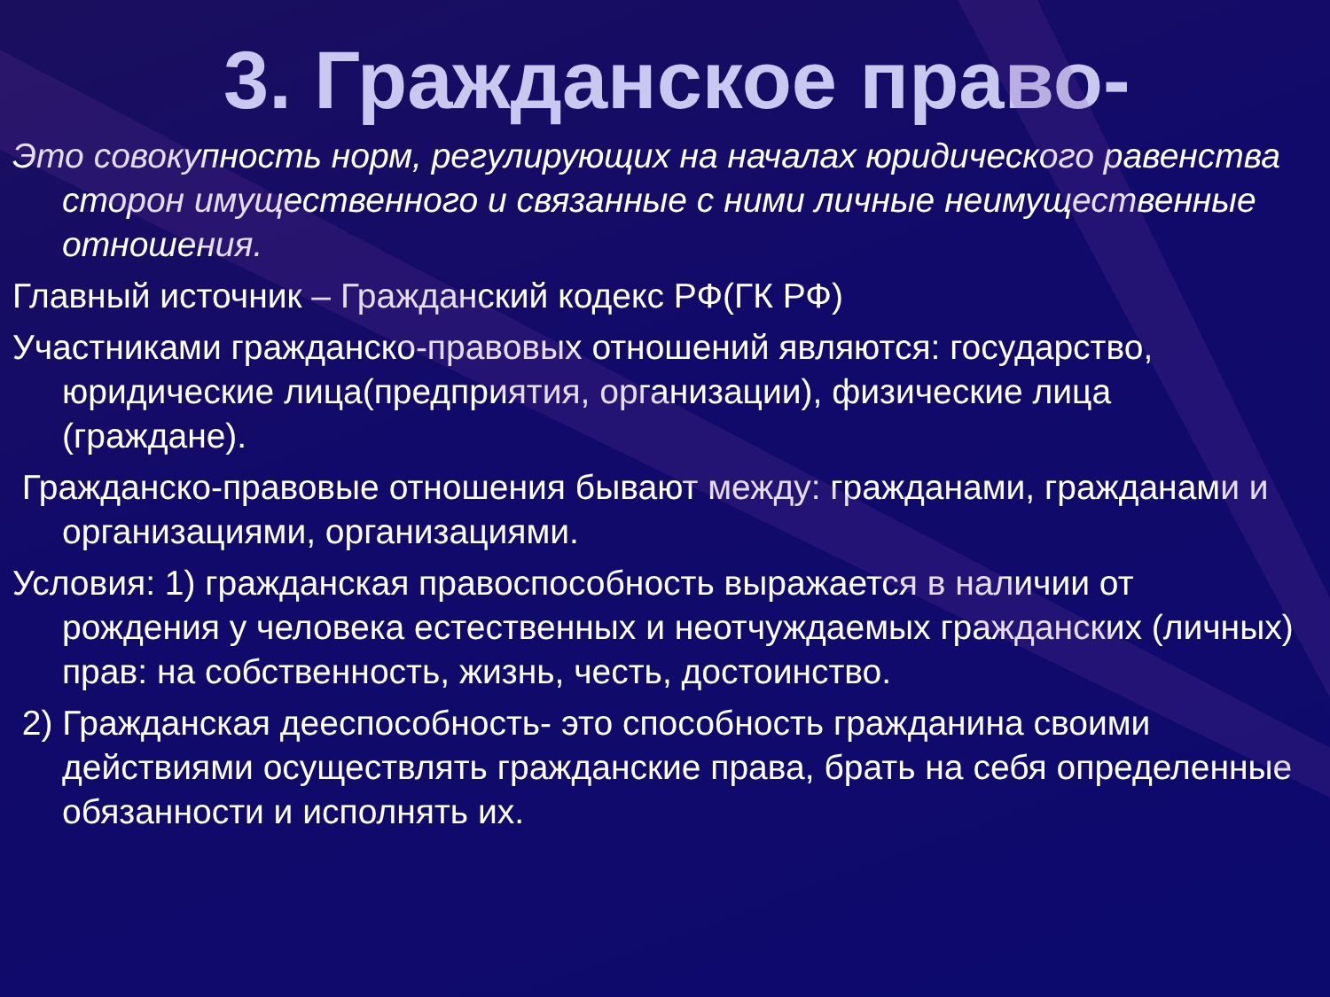3. Гражданское право-
Это совокупность норм, регулирующих на началах юридического равенства сторон имущественного и связанные с ними личные неимущественные отношения.
Главный источник – Гражданский кодекс РФ(ГК РФ)
Участниками гражданско-правовых отношений являются: государство, юридические лица(предприятия, организации), физические лица (граждане).
Гражданско-правовые отношения бывают между: гражданами, гражданами и организациями, организациями.
Условия: 1) гражданская правоспособность выражается в наличии от рождения у человека естественных и неотчуждаемых гражданских (личных) прав: на собственность, жизнь, честь, достоинство.
2) Гражданская дееспособность- это способность гражданина своими действиями осуществлять гражданские права, брать на себя определенные обязанности и исполнять их.